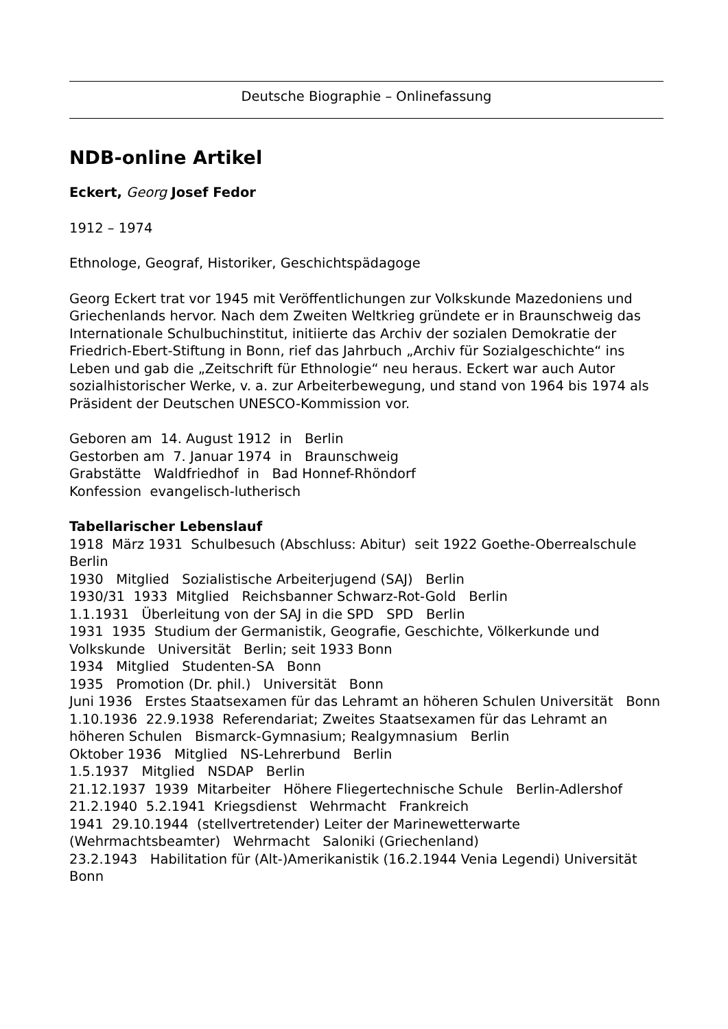Deutsche Biographie – Onlinefassung
NDB-online Artikel
Eckert, Georg Josef Fedor
1912 – 1974
Ethnologe, Geograf, Historiker, Geschichtspädagoge
Georg Eckert trat vor 1945 mit Veröffentlichungen zur Volkskunde Mazedoniens und Griechenlands hervor. Nach dem Zweiten Weltkrieg gründete er in Braunschweig das Internationale Schulbuchinstitut, initiierte das Archiv der sozialen Demokratie der Friedrich-Ebert-Stiftung in Bonn, rief das Jahrbuch „Archiv für Sozialgeschichte“ ins Leben und gab die „Zeitschrift für Ethnologie“ neu heraus. Eckert war auch Autor sozialhistorischer Werke, v. a. zur Arbeiterbewegung, und stand von 1964 bis 1974 als Präsident der Deutschen UNESCO-Kommission vor.
Geboren am 14. August 1912 in Berlin
Gestorben am 7. Januar 1974 in Braunschweig
Grabstätte Waldfriedhof in Bad Honnef-Rhöndorf
Konfession evangelisch-lutherisch
Tabellarischer Lebenslauf
1918 März 1931 Schulbesuch (Abschluss: Abitur) seit 1922 Goethe-Oberrealschule Berlin
1930 Mitglied Sozialistische Arbeiterjugend (SAJ) Berlin
1930/31 1933 Mitglied Reichsbanner Schwarz-Rot-Gold Berlin
1.1.1931 Überleitung von der SAJ in die SPD SPD Berlin
1931 1935 Studium der Germanistik, Geografie, Geschichte, Völkerkunde und Volkskunde Universität Berlin; seit 1933 Bonn
1934 Mitglied Studenten-SA Bonn
1935 Promotion (Dr. phil.) Universität Bonn
Juni 1936 Erstes Staatsexamen für das Lehramt an höheren Schulen Universität Bonn
1.10.1936 22.9.1938 Referendariat; Zweites Staatsexamen für das Lehramt an höheren Schulen Bismarck-Gymnasium; Realgymnasium Berlin
Oktober 1936 Mitglied NS-Lehrerbund Berlin
1.5.1937 Mitglied NSDAP Berlin
21.12.1937 1939 Mitarbeiter Höhere Fliegertechnische Schule Berlin-Adlershof
21.2.1940 5.2.1941 Kriegsdienst Wehrmacht Frankreich
1941 29.10.1944 (stellvertretender) Leiter der Marinewetterwarte (Wehrmachtsbeamter) Wehrmacht Saloniki (Griechenland)
23.2.1943 Habilitation für (Alt-)Amerikanistik (16.2.1944 Venia Legendi) Universität Bonn